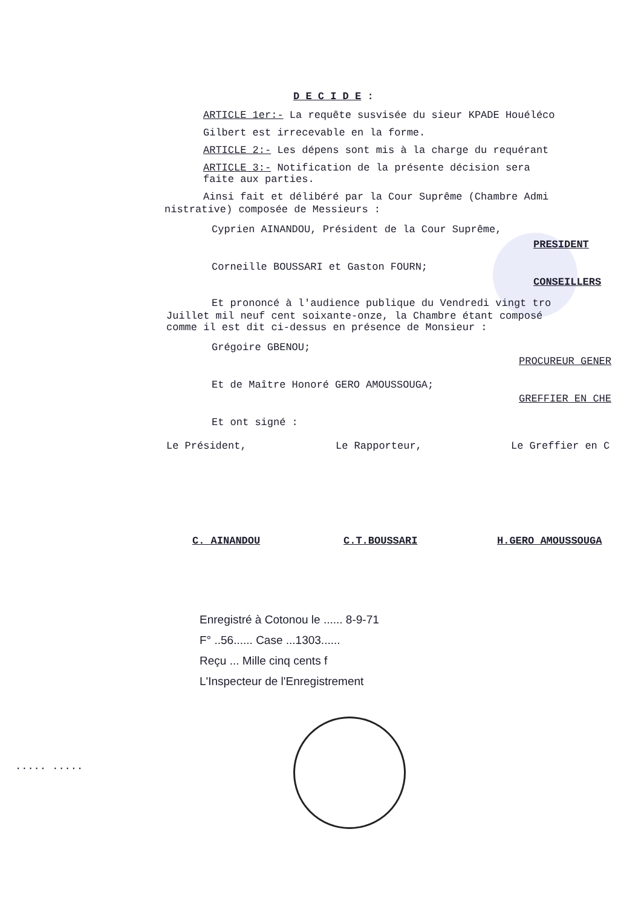D E C I D E :
ARTICLE 1er:- La requête susvisée du sieur KPADE Houéléco
Gilbert est irrecevable en la forme.
ARTICLE 2:- Les dépens sont mis à la charge du requérant
ARTICLE 3:- Notification de la présente décision sera
faite aux parties.
Ainsi fait et délibéré par la Cour Suprême (Chambre Admi
nistrative) composée de Messieurs :
Cyprien AINANDOU, Président de la Cour Suprême,
PRESIDENT
Corneille BOUSSARI et Gaston FOURN;
CONSEILLERS
Et prononcé à l'audience publique du Vendredi vingt tro
Juillet mil neuf cent soixante-onze, la Chambre étant composé
comme il est dit ci-dessus en présence de Monsieur :
Grégoire GBENOU;
PROCUREUR GENER
Et de Maître Honoré GERO AMOUSSOUGA;
GREFFIER EN CHE
Et ont signé :
Le Président, Le Rapporteur, Le Greffier en C
C. AINANDOU C.T.BOUSSARI H.GERO AMOUSSOUGA
Enregistré à Cotonou le ...... 8-9-71
F° ..56...... Case ...1303......
Reçu ... Mille cinq cents f
L'Inspecteur de l'Enregistrement
..... .....